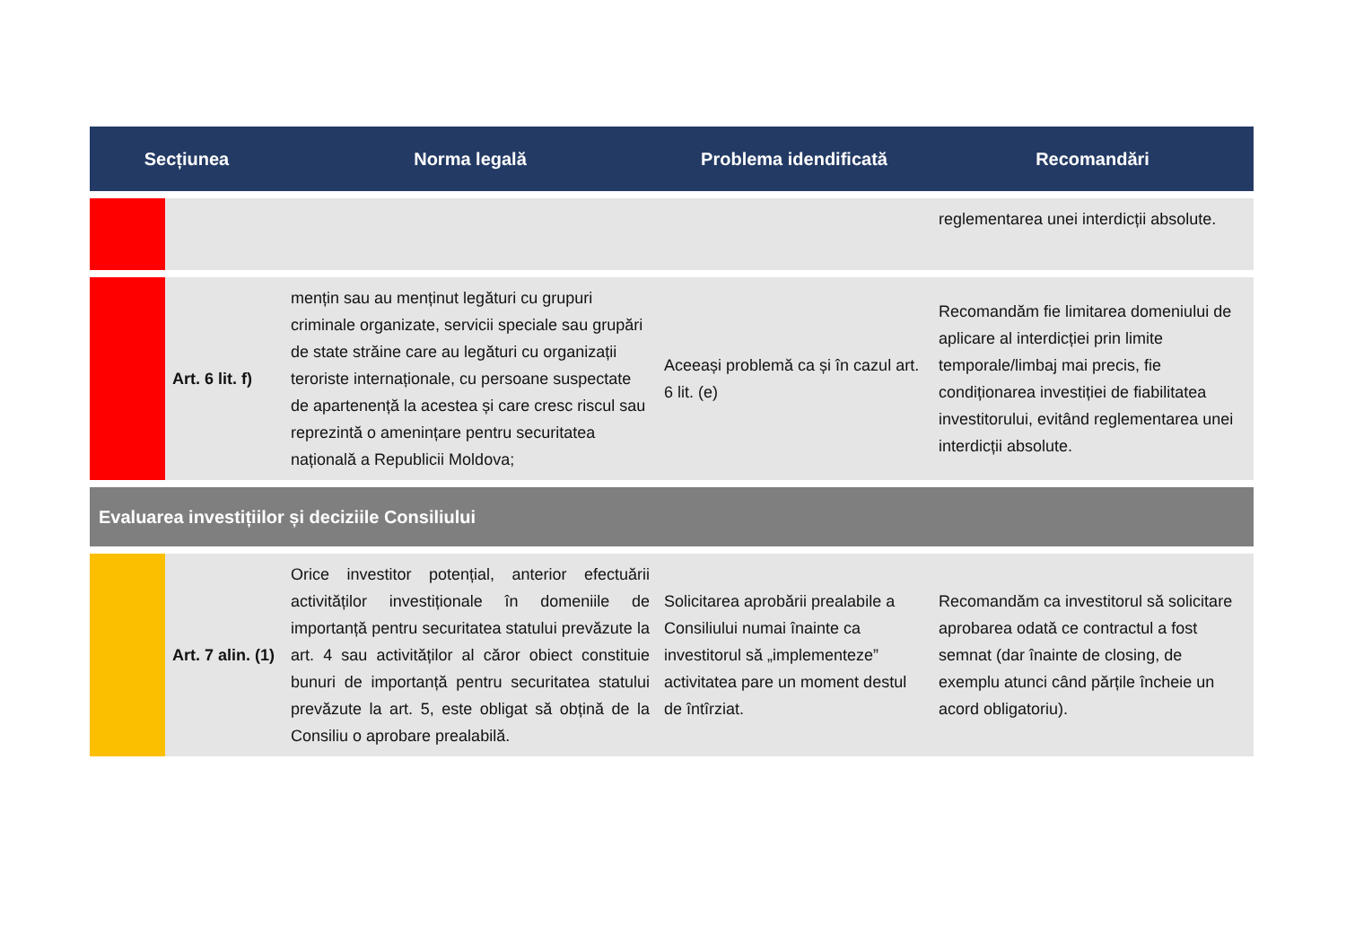| Secțiunea | | Norma legală | Problema idendificată | Recomandări |
| --- | --- | --- | --- | --- |
| | | | | reglementarea unei interdicții absolute. |
| | Art. 6 lit. f) | mențin sau au menținut legături cu grupuri criminale organizate, servicii speciale sau grupări de state străine care au legături cu organizații teroriste internaționale, cu persoane suspectate de apartenență la acestea și care cresc riscul sau reprezintă o amenințare pentru securitatea națională a Republicii Moldova; | Aceeași problemă ca și în cazul art. 6 lit. (e) | Recomandăm fie limitarea domeniului de aplicare al interdicției prin limite temporale/limbaj mai precis, fie condiționarea investiției de fiabilitatea investitorului, evitând reglementarea unei interdicții absolute. |
| Evaluarea investițiilor și deciziile Consiliului | | | | |
| | Art. 7 alin. (1) | Orice investitor potențial, anterior efectuării activităților investiționale în domeniile de importanță pentru securitatea statului prevăzute la art. 4 sau activităților al căror obiect constituie bunuri de importanță pentru securitatea statului prevăzute la art. 5, este obligat să obțină de la Consiliu o aprobare prealabilă. | Solicitarea aprobării prealabile a Consiliului numai înainte ca investitorul să „implementeze” activitatea pare un moment destul de întîrziat. | Recomandăm ca investitorul să solicitare aprobarea odată ce contractul a fost semnat (dar înainte de closing, de exemplu atunci când părțile încheie un acord obligatoriu). |